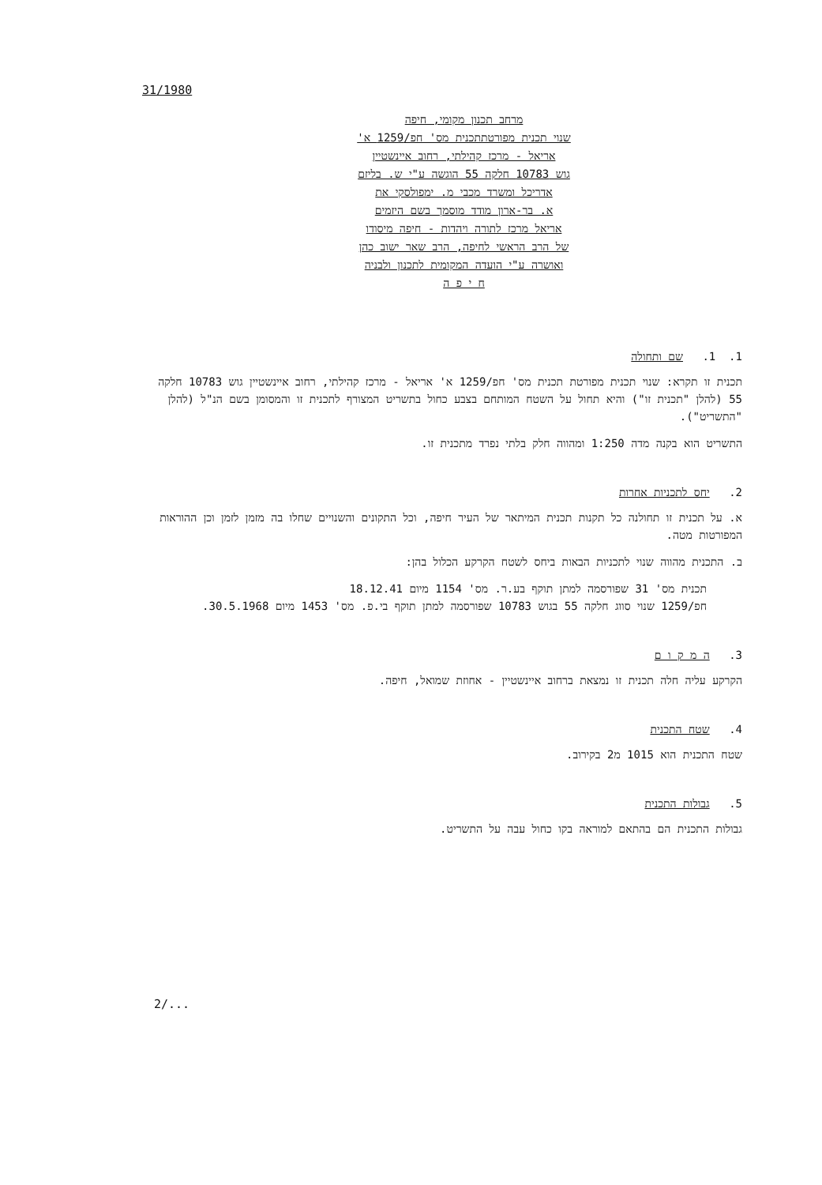31/1980
מרחב תכנון מקומי, חיפה
שנוי תכנית מפורטתתכנית מס' חפ/1259 א'
אריאל - מרכז קהילתי, רחוב איינשטיין
גוש 10783 חלקה 55 הוגשה ע"י ש. בליזם
אדריכל ומשרד מכבי מ. ימפולסקי את
א. בר-ארון מודד מוסמך בשם היזמים
אריאל מרכז לתורה ויהדות - חיפה מיסודו
של הרב הראשי לחיפה, הרב שאר ישוב כהן
ואושרה ע"י הועדה המקומית לתכנון ולבניה
ח י פ ה
1. 1. שם ותחולה
תכנית זו תקרא: שנוי תכנית מפורטת תכנית מס' חפ/1259 א' אריאל - מרכז קהילתי, רחוב איינשטיין גוש 10783 חלקה 55 (להלן "תכנית זו") והיא תחול על השטח המותחם בצבע כחול בתשריט המצורף לתכנית זו והמסומן בשם הנ"ל (להלן "התשריט").
התשריט הוא בקנה מדה 1:250 ומהווה חלק בלתי נפרד מתכנית זו.
2. יחס לתכניות אחרות
א. על תכנית זו תחולנה כל תקנות תכנית המיתאר של העיר חיפה, וכל התקונים והשנויים שחלו בה מזמן לזמן וכן ההוראות המפורטות מטה.
ב. התכנית מהווה שנוי לתכניות הבאות ביחס לשטח הקרקע הכלול בהן:
תכנית מס' 31 שפורסמה למתן תוקף בע.ר. מס' 1154 מיום 18.12.41
חפ/1259 שנוי סווג חלקה 55 בגוש 10783 שפורסמה למתן תוקף בי.פ. מס' 1453 מיום 30.5.1968.
3. ה מ ק ו ם
הקרקע עליה חלה תכנית זו נמצאת ברחוב איינשטיין - אחוזת שמואל, חיפה.
4. שטח התכנית
שטח התכנית הוא 1015 מ2 בקירוב.
5. גבולות התכנית
גבולות התכנית הם בהתאם למוראה בקו כחול עבה על התשריט.
2/...